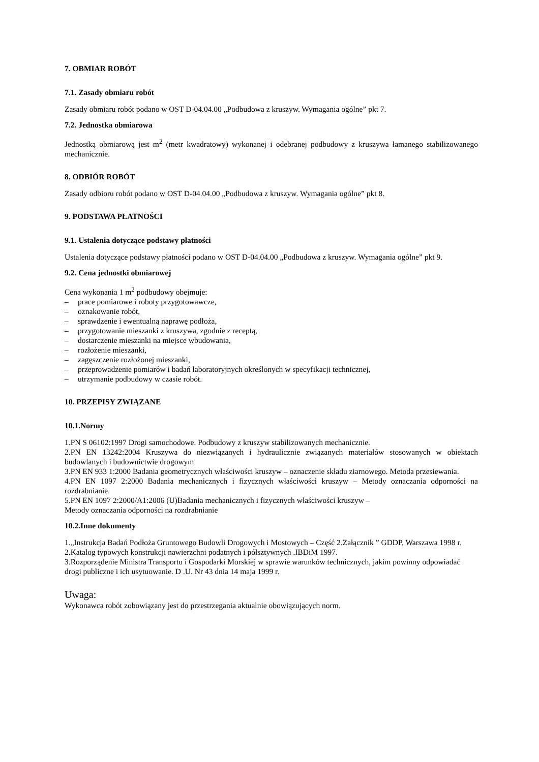7. OBMIAR ROBÓT
7.1. Zasady obmiaru robót
Zasady obmiaru robót podano w OST D-04.04.00 „Podbudowa z kruszyw. Wymagania ogólne” pkt 7.
7.2. Jednostka obmiarowa
Jednostką obmiarową jest m<sup>2</sup> (metr kwadratowy) wykonanej i odebranej podbudowy z kruszywa łamanego stabilizowanego mechanicznie.
8. ODBIÓR ROBÓT
Zasady odbioru robót podano w OST D-04.04.00 „Podbudowa z kruszyw. Wymagania ogólne” pkt 8.
9. PODSTAWA PŁATNOŚCI
9.1. Ustalenia dotyczące podstawy płatności
Ustalenia dotyczące podstawy płatności podano w OST D-04.04.00 „Podbudowa z kruszyw. Wymagania ogólne” pkt 9.
9.2. Cena jednostki obmiarowej
Cena wykonania 1 m<sup>2</sup> podbudowy obejmuje:
– prace pomiarowe i roboty przygotowawcze,
– oznakowanie robót,
– sprawdzenie i ewentualną naprawę podłoża,
– przygotowanie mieszanki z kruszywa, zgodnie z receptą,
– dostarczenie mieszanki na miejsce wbudowania,
– rozłożenie mieszanki,
– zagęszczenie rozłożonej mieszanki,
– przeprowadzenie pomiarów i badań laboratoryjnych określonych w specyfikacji technicznej,
– utrzymanie podbudowy w czasie robót.
10. PRZEPISY ZWIĄZANE
10.1.Normy
1.PN S 06102:1997 Drogi samochodowe. Podbudowy z kruszyw stabilizowanych mechanicznie.
2.PN EN 13242:2004 Kruszywa do niezwiązanych i hydraulicznie związanych materiałów stosowanych w obiektach budowlanych i budownictwie drogowym
3.PN EN 933 1:2000 Badania geometrycznych właściwości kruszyw – oznaczenie składu ziarnowego. Metoda przesiewania.
4.PN EN 1097 2:2000 Badania mechanicznych i fizycznych właściwości kruszyw – Metody oznaczania odporności na rozdrabnianie.
5.PN EN 1097 2:2000/A1:2006 (U)Badania mechanicznych i fizycznych właściwości kruszyw –
Metody oznaczania odporności na rozdrabnianie
10.2.Inne dokumenty
1.„Instrukcja Badań Podłoża Gruntowego Budowli Drogowych i Mostowych – Część 2.Załącznik ” GDDP, Warszawa 1998 r.
2.Katalog typowych konstrukcji nawierzchni podatnych i półsztywnych .IBDiM 1997.
3.Rozporządenie Ministra Transportu i Gospodarki Morskiej w sprawie warunków technicznych, jakim powinny odpowiadać drogi publiczne i ich usytuowanie. D .U. Nr 43 dnia 14 maja 1999 r.
Uwaga:
Wykonawca robót zobowiązany jest do przestrzegania aktualnie obowiązujących norm.